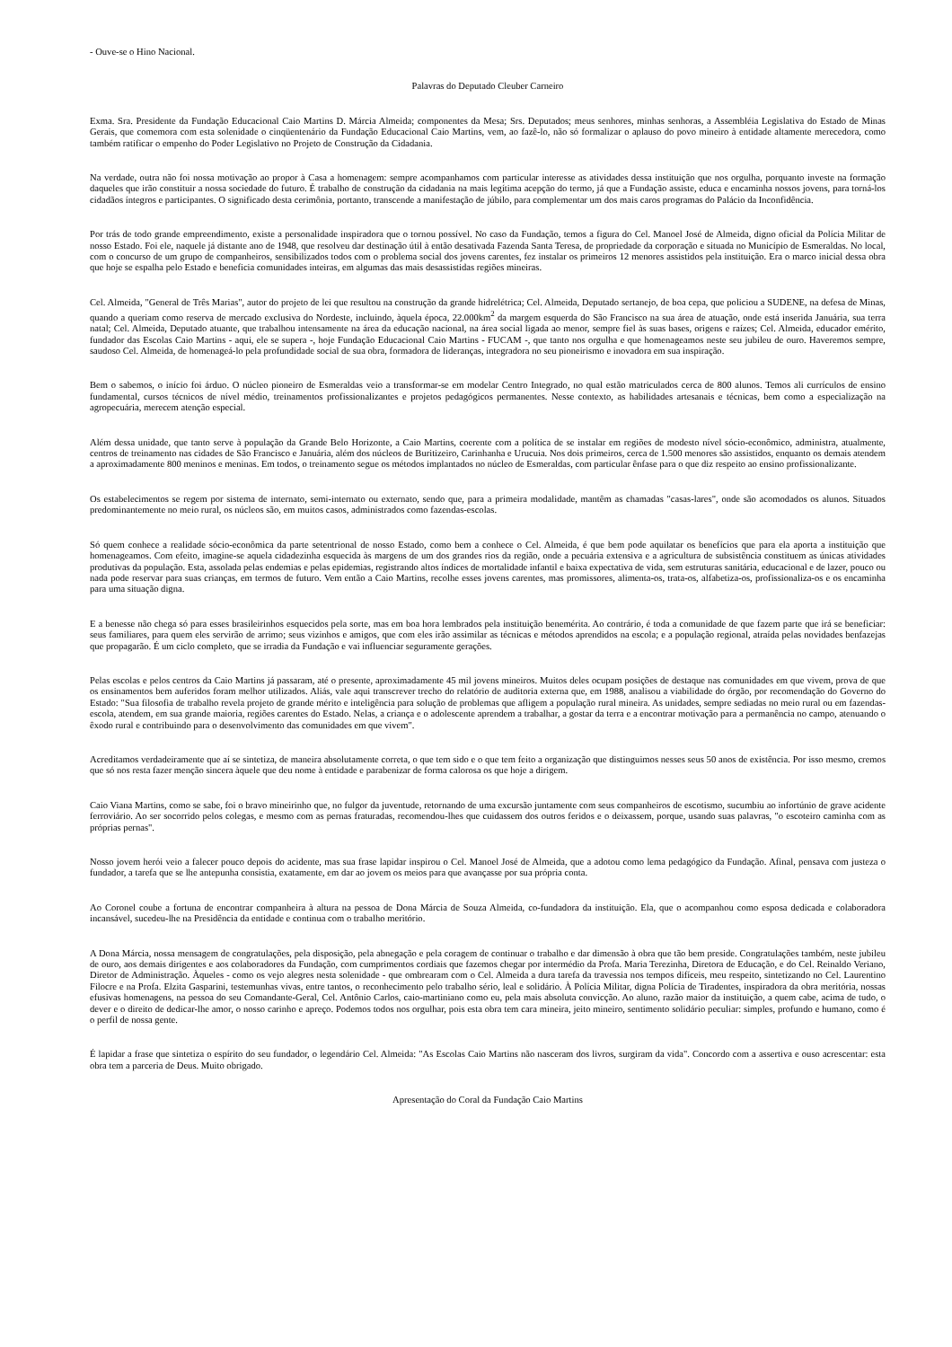- Ouve-se o Hino Nacional.
Palavras do Deputado Cleuber Carneiro
Exma. Sra. Presidente da Fundação Educacional Caio Martins D. Márcia Almeida; componentes da Mesa; Srs. Deputados; meus senhores, minhas senhoras, a Assembléia Legislativa do Estado de Minas Gerais, que comemora com esta solenidade o cinqüentenário da Fundação Educacional Caio Martins, vem, ao fazê-lo, não só formalizar o aplauso do povo mineiro à entidade altamente merecedora, como também ratificar o empenho do Poder Legislativo no Projeto de Construção da Cidadania.
Na verdade, outra não foi nossa motivação ao propor à Casa a homenagem: sempre acompanhamos com particular interesse as atividades dessa instituição que nos orgulha, porquanto investe na formação daqueles que irão constituir a nossa sociedade do futuro. É trabalho de construção da cidadania na mais legítima acepção do termo, já que a Fundação assiste, educa e encaminha nossos jovens, para torná-los cidadãos íntegros e participantes. O significado desta cerimônia, portanto, transcende a manifestação de júbilo, para complementar um dos mais caros programas do Palácio da Inconfidência.
Por trás de todo grande empreendimento, existe a personalidade inspiradora que o tornou possível. No caso da Fundação, temos a figura do Cel. Manoel José de Almeida, digno oficial da Polícia Militar de nosso Estado. Foi ele, naquele já distante ano de 1948, que resolveu dar destinação útil à então desativada Fazenda Santa Teresa, de propriedade da corporação e situada no Município de Esmeraldas. No local, com o concurso de um grupo de companheiros, sensibilizados todos com o problema social dos jovens carentes, fez instalar os primeiros 12 menores assistidos pela instituição. Era o marco inicial dessa obra que hoje se espalha pelo Estado e beneficia comunidades inteiras, em algumas das mais desassistidas regiões mineiras.
Cel. Almeida, "General de Três Marias", autor do projeto de lei que resultou na construção da grande hidrelétrica; Cel. Almeida, Deputado sertanejo, de boa cepa, que policiou a SUDENE, na defesa de Minas, quando a queriam como reserva de mercado exclusiva do Nordeste, incluindo, àquela época, 22.000km<sup>2</sup> da margem esquerda do São Francisco na sua área de atuação, onde está inserida Januária, sua terra natal; Cel. Almeida, Deputado atuante, que trabalhou intensamente na área da educação nacional, na área social ligada ao menor, sempre fiel às suas bases, origens e raízes; Cel. Almeida, educador emérito, fundador das Escolas Caio Martins - aqui, ele se supera -, hoje Fundação Educacional Caio Martins - FUCAM -, que tanto nos orgulha e que homenageamos neste seu jubileu de ouro. Haveremos sempre, saudoso Cel. Almeida, de homenageá-lo pela profundidade social de sua obra, formadora de lideranças, integradora no seu pioneirismo e inovadora em sua inspiração.
Bem o sabemos, o início foi árduo. O núcleo pioneiro de Esmeraldas veio a transformar-se em modelar Centro Integrado, no qual estão matriculados cerca de 800 alunos. Temos ali currículos de ensino fundamental, cursos técnicos de nível médio, treinamentos profissionalizantes e projetos pedagógicos permanentes. Nesse contexto, as habilidades artesanais e técnicas, bem como a especialização na agropecuária, merecem atenção especial.
Além dessa unidade, que tanto serve à população da Grande Belo Horizonte, a Caio Martins, coerente com a política de se instalar em regiões de modesto nível sócio-econômico, administra, atualmente, centros de treinamento nas cidades de São Francisco e Januária, além dos núcleos de Buritizeiro, Carinhanha e Urucuia. Nos dois primeiros, cerca de 1.500 menores são assistidos, enquanto os demais atendem a aproximadamente 800 meninos e meninas. Em todos, o treinamento segue os métodos implantados no núcleo de Esmeraldas, com particular ênfase para o que diz respeito ao ensino profissionalizante.
Os estabelecimentos se regem por sistema de internato, semi-internato ou externato, sendo que, para a primeira modalidade, mantêm as chamadas "casas-lares", onde são acomodados os alunos. Situados predominantemente no meio rural, os núcleos são, em muitos casos, administrados como fazendas-escolas.
Só quem conhece a realidade sócio-econômica da parte setentrional de nosso Estado, como bem a conhece o Cel. Almeida, é que bem pode aquilatar os benefícios que para ela aporta a instituição que homenageamos. Com efeito, imagine-se aquela cidadezinha esquecida às margens de um dos grandes rios da região, onde a pecuária extensiva e a agricultura de subsistência constituem as únicas atividades produtivas da população. Esta, assolada pelas endemias e pelas epidemias, registrando altos índices de mortalidade infantil e baixa expectativa de vida, sem estruturas sanitária, educacional e de lazer, pouco ou nada pode reservar para suas crianças, em termos de futuro. Vem então a Caio Martins, recolhe esses jovens carentes, mas promissores, alimenta-os, trata-os, alfabetiza-os, profissionaliza-os e os encaminha para uma situação digna.
E a benesse não chega só para esses brasileirinhos esquecidos pela sorte, mas em boa hora lembrados pela instituição benemérita. Ao contrário, é toda a comunidade de que fazem parte que irá se beneficiar: seus familiares, para quem eles servirão de arrimo; seus vizinhos e amigos, que com eles irão assimilar as técnicas e métodos aprendidos na escola; e a população regional, atraída pelas novidades benfazejas que propagarão. É um ciclo completo, que se irradia da Fundação e vai influenciar seguramente gerações.
Pelas escolas e pelos centros da Caio Martins já passaram, até o presente, aproximadamente 45 mil jovens mineiros. Muitos deles ocupam posições de destaque nas comunidades em que vivem, prova de que os ensinamentos bem auferidos foram melhor utilizados. Aliás, vale aqui transcrever trecho do relatório de auditoria externa que, em 1988, analisou a viabilidade do órgão, por recomendação do Governo do Estado: "Sua filosofia de trabalho revela projeto de grande mérito e inteligência para solução de problemas que afligem a população rural mineira. As unidades, sempre sediadas no meio rural ou em fazendas-escola, atendem, em sua grande maioria, regiões carentes do Estado. Nelas, a criança e o adolescente aprendem a trabalhar, a gostar da terra e a encontrar motivação para a permanência no campo, atenuando o êxodo rural e contribuindo para o desenvolvimento das comunidades em que vivem".
Acreditamos verdadeiramente que aí se sintetiza, de maneira absolutamente correta, o que tem sido e o que tem feito a organização que distinguimos nesses seus 50 anos de existência. Por isso mesmo, cremos que só nos resta fazer menção sincera àquele que deu nome à entidade e parabenizar de forma calorosa os que hoje a dirigem.
Caio Viana Martins, como se sabe, foi o bravo mineirinho que, no fulgor da juventude, retornando de uma excursão juntamente com seus companheiros de escotismo, sucumbiu ao infortúnio de grave acidente ferroviário. Ao ser socorrido pelos colegas, e mesmo com as pernas fraturadas, recomendou-lhes que cuidassem dos outros feridos e o deixassem, porque, usando suas palavras, "o escoteiro caminha com as próprias pernas".
Nosso jovem herói veio a falecer pouco depois do acidente, mas sua frase lapidar inspirou o Cel. Manoel José de Almeida, que a adotou como lema pedagógico da Fundação. Afinal, pensava com justeza o fundador, a tarefa que se lhe antepunha consistia, exatamente, em dar ao jovem os meios para que avançasse por sua própria conta.
Ao Coronel coube a fortuna de encontrar companheira à altura na pessoa de Dona Márcia de Souza Almeida, co-fundadora da instituição. Ela, que o acompanhou como esposa dedicada e colaboradora incansável, sucedeu-lhe na Presidência da entidade e continua com o trabalho meritório.
A Dona Márcia, nossa mensagem de congratulações, pela disposição, pela abnegação e pela coragem de continuar o trabalho e dar dimensão à obra que tão bem preside. Congratulações também, neste jubileu de ouro, aos demais dirigentes e aos colaboradores da Fundação, com cumprimentos cordiais que fazemos chegar por intermédio da Profa. Maria Terezinha, Diretora de Educação, e do Cel. Reinaldo Veriano, Diretor de Administração. Àqueles - como os vejo alegres nesta solenidade - que ombrearam com o Cel. Almeida a dura tarefa da travessia nos tempos difíceis, meu respeito, sintetizando no Cel. Laurentino Filocre e na Profa. Elzita Gasparini, testemunhas vivas, entre tantos, o reconhecimento pelo trabalho sério, leal e solidário. À Polícia Militar, digna Polícia de Tiradentes, inspiradora da obra meritória, nossas efusivas homenagens, na pessoa do seu Comandante-Geral, Cel. Antônio Carlos, caio-martiniano como eu, pela mais absoluta convicção. Ao aluno, razão maior da instituição, a quem cabe, acima de tudo, o dever e o direito de dedicar-lhe amor, o nosso carinho e apreço. Podemos todos nos orgulhar, pois esta obra tem cara mineira, jeito mineiro, sentimento solidário peculiar: simples, profundo e humano, como é o perfil de nossa gente.
É lapidar a frase que sintetiza o espírito do seu fundador, o legendário Cel. Almeida: "As Escolas Caio Martins não nasceram dos livros, surgiram da vida". Concordo com a assertiva e ouso acrescentar: esta obra tem a parceria de Deus. Muito obrigado.
Apresentação do Coral da Fundação Caio Martins